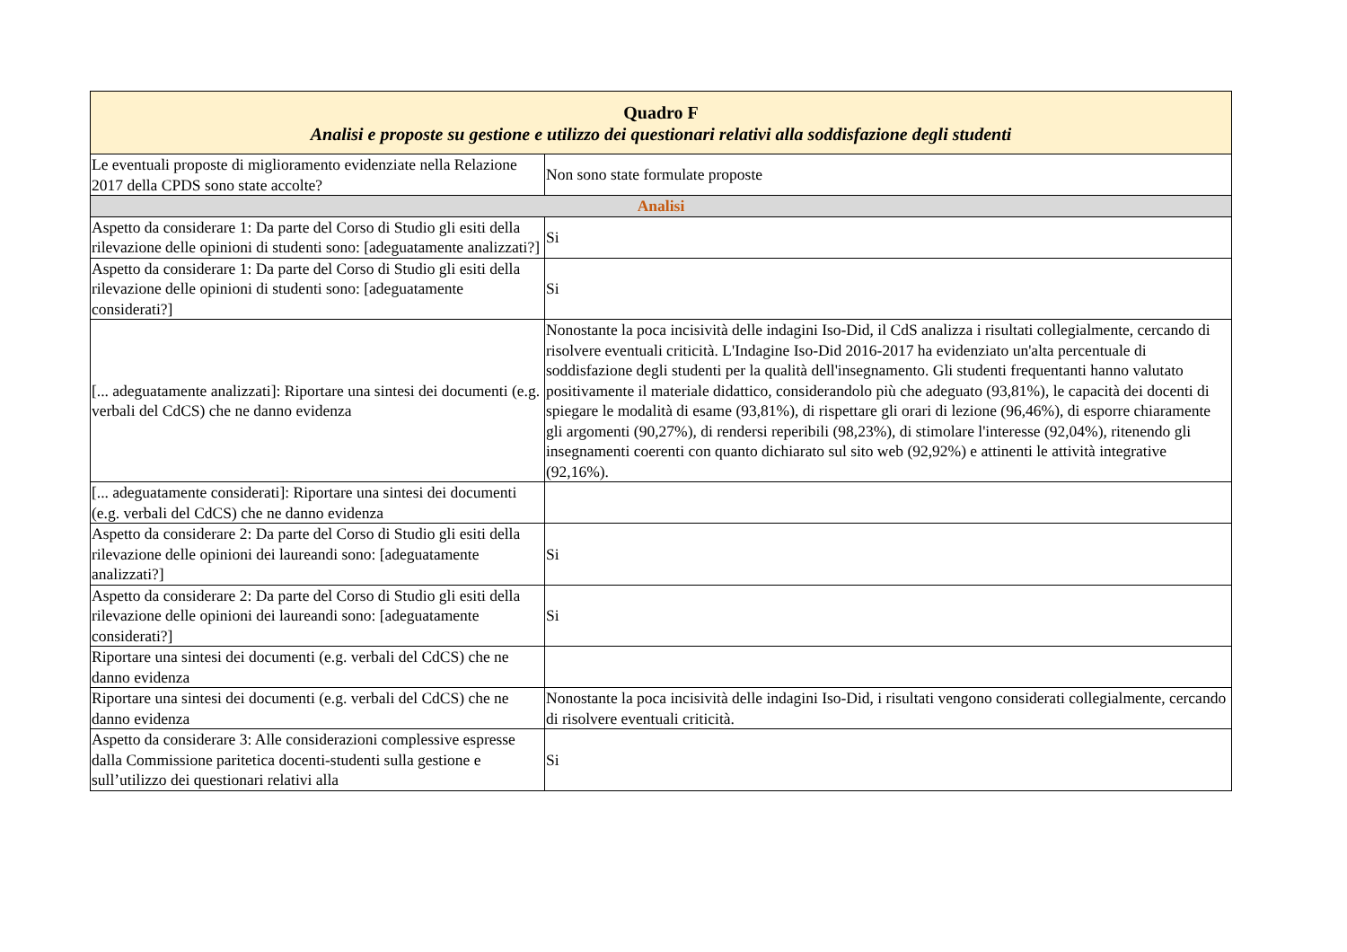| Quadro F Analisi e proposte su gestione e utilizzo dei questionari relativi alla soddisfazione degli studenti | |
| --- | --- |
| Le eventuali proposte di miglioramento evidenziate nella Relazione 2017 della CPDS sono state accolte? | Non sono state formulate proposte |
| Analisi | |
| Aspetto da considerare 1: Da parte del Corso di Studio gli esiti della rilevazione delle opinioni di studenti sono: [adeguatamente analizzati?] | Si |
| Aspetto da considerare 1: Da parte del Corso di Studio gli esiti della rilevazione delle opinioni di studenti sono: [adeguatamente considerati?] | Si |
| [... adeguatamente analizzati]: Riportare una sintesi dei documenti (e.g. verbali del CdCS) che ne danno evidenza | Nonostante la poca incisività delle indagini Iso-Did, il CdS analizza i risultati collegialmente, cercando di risolvere eventuali criticità. L'Indagine Iso-Did 2016-2017 ha evidenziato un'alta percentuale di soddisfazione degli studenti per la qualità dell'insegnamento. Gli studenti frequentanti hanno valutato positivamente il materiale didattico, considerandolo più che adeguato (93,81%), le capacità dei docenti di spiegare le modalità di esame (93,81%), di rispettare gli orari di lezione (96,46%), di esporre chiaramente gli argomenti (90,27%), di rendersi reperibili (98,23%), di stimolare l'interesse (92,04%), ritenendo gli insegnamenti coerenti con quanto dichiarato sul sito web (92,92%) e attinenti le attività integrative (92,16%). |
| [... adeguatamente considerati]: Riportare una sintesi dei documenti (e.g. verbali del CdCS) che ne danno evidenza | |
| Aspetto da considerare 2: Da parte del Corso di Studio gli esiti della rilevazione delle opinioni dei laureandi sono: [adeguatamente analizzati?] | Si |
| Aspetto da considerare 2: Da parte del Corso di Studio gli esiti della rilevazione delle opinioni dei laureandi sono: [adeguatamente considerati?] | Si |
| Riportare una sintesi dei documenti (e.g. verbali del CdCS) che ne danno evidenza | |
| Riportare una sintesi dei documenti (e.g. verbali del CdCS) che ne danno evidenza | Nonostante la poca incisività delle indagini Iso-Did, i risultati vengono considerati collegialmente, cercando di risolvere eventuali criticità. |
| Aspetto da considerare 3: Alle considerazioni complessive espresse dalla Commissione paritetica docenti-studenti sulla gestione e sull’utilizzo dei questionari relativi alla | Si |